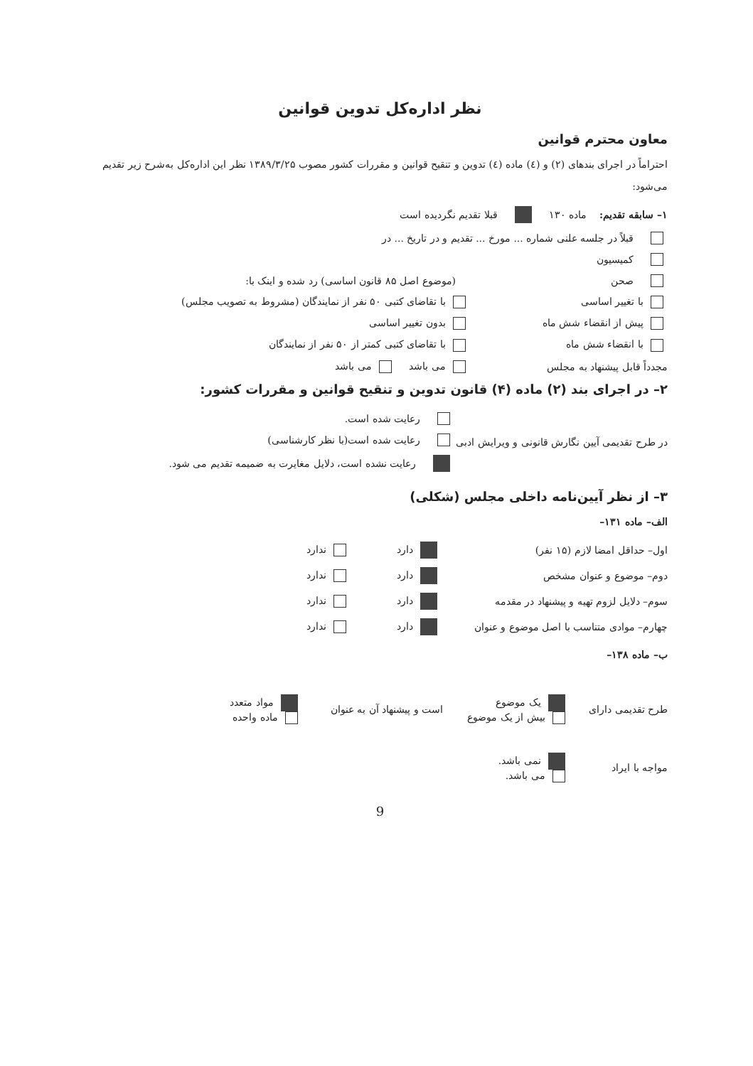نظر اداره‌کل تدوین قوانین
معاون محترم قوانین
احتراماً در اجرای بندهای (۲) و (٤) ماده (٤) تدوین و تنقیح قوانین و مقررات کشور مصوب ۱۳۸۹/۳/۲۵ نظر این اداره‌کل به‌شرح زیر تقدیم می‌شود:
۱– سابقه تقدیم: ماده ۱۳۰ قبلا تقدیم نگردیده است
قبلاً در جلسه علنی شماره ... مورخ ... تقدیم و در تاریخ ... در
کمیسیون
صحن (موضوع اصل ۸۵ قانون اساسی) رد شده و اینک با:
با تغییر اساسی با تقاضای کتبی ۵۰ نفر از نمایندگان (مشروط به تصویب مجلس)
پیش از انقضاء شش ماه بدون تغییر اساسی
با انقضاء شش ماه با تقاضای کتبی کمتر از ۵۰ نفر از نمایندگان
مجدداً قابل پیشنهاد به مجلس می باشد می باشد
۲– در اجرای بند (۲) ماده (۴) قانون تدوین و تنقیح قوانین و مقررات کشور:
در طرح تقدیمی آیین نگارش قانونی و ویرایش ادبی
رعایت شده است.
رعایت شده است(با نظر کارشناسی)
رعایت نشده است، دلایل مغایرت به ضمیمه تقدیم می شود.
۳– از نظر آیین‌نامه داخلی مجلس (شکلی)
الف– ماده ۱۳۱–
اول– حداقل امضا لازم (۱۵ نفر) دارد ندارد
دوم– موضوع و عنوان مشخص دارد ندارد
سوم– دلایل لزوم تهیه و پیشنهاد در مقدمه دارد ندارد
چهارم– موادی متناسب با اصل موضوع و عنوان دارد ندارد
ب– ماده ۱۳۸–
طرح تقدیمی دارای یک موضوع
بیش از یک موضوع است و پیشنهاد آن به عنوان مواد متعدد
ماده واحده
مواجه با ایراد نمی باشد.
می باشد.
9